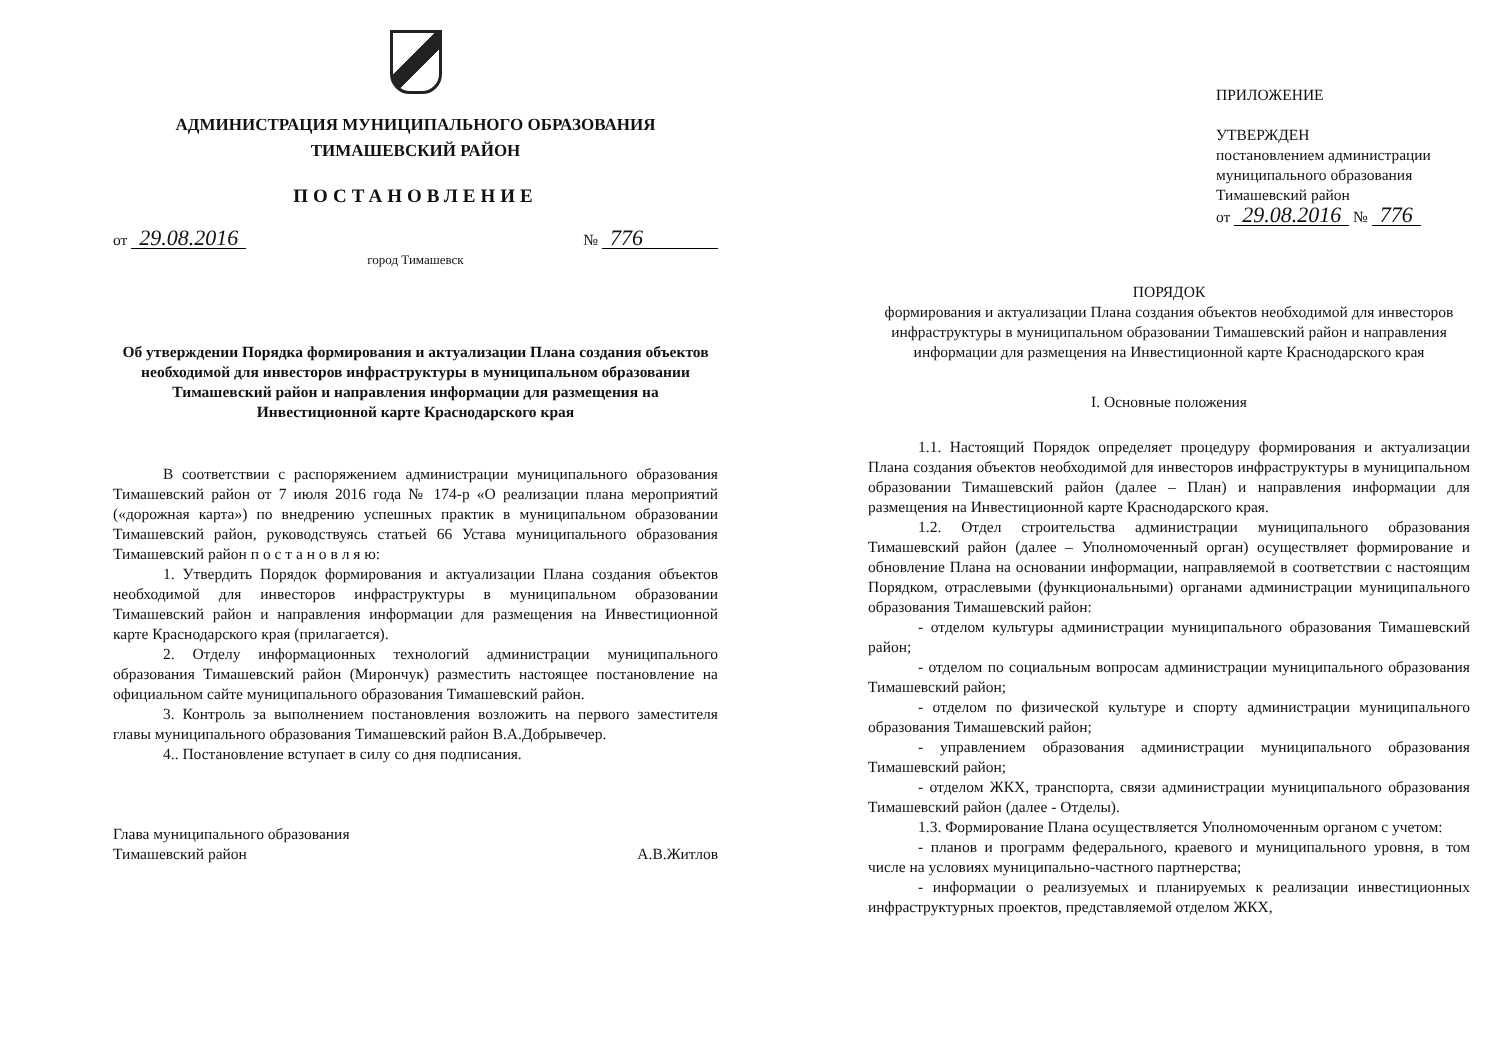АДМИНИСТРАЦИЯ МУНИЦИПАЛЬНОГО ОБРАЗОВАНИЯ
ТИМАШЕВСКИЙ РАЙОН
ПОСТАНОВЛЕНИЕ
от 29.08.2016 № 776
город Тимашевск
Об утверждении Порядка формирования и актуализации Плана создания объектов необходимой для инвесторов инфраструктуры в муниципальном образовании Тимашевский район и направления информации для размещения на Инвестиционной карте Краснодарского края
В соответствии с распоряжением администрации муниципального образования Тимашевский район от 7 июля 2016 года № 174-р «О реализации плана мероприятий («дорожная карта») по внедрению успешных практик в муниципальном образовании Тимашевский район, руководствуясь статьей 66 Устава муниципального образования Тимашевский район п о с т а н о в л я ю:
1. Утвердить Порядок формирования и актуализации Плана создания объектов необходимой для инвесторов инфраструктуры в муниципальном образовании Тимашевский район и направления информации для размещения на Инвестиционной карте Краснодарского края (прилагается).
2. Отделу информационных технологий администрации муниципального образования Тимашевский район (Мирончук) разместить настоящее постановление на официальном сайте муниципального образования Тимашевский район.
3. Контроль за выполнением постановления возложить на первого заместителя главы муниципального образования Тимашевский район В.А.Добрывечер.
4.. Постановление вступает в силу со дня подписания.
Глава муниципального образования
Тимашевский район
А.В.Житлов
ПРИЛОЖЕНИЕ
УТВЕРЖДЕН
постановлением администрации
муниципального образования
Тимашевский район
от 29.08.2016 № 776
ПОРЯДОК
формирования и актуализации Плана создания объектов необходимой для инвесторов инфраструктуры в муниципальном образовании Тимашевский район и направления информации для размещения на Инвестиционной карте Краснодарского края
I. Основные положения
1.1. Настоящий Порядок определяет процедуру формирования и актуализации Плана создания объектов необходимой для инвесторов инфраструктуры в муниципальном образовании Тимашевский район (далее – План) и направления информации для размещения на Инвестиционной карте Краснодарского края.
1.2. Отдел строительства администрации муниципального образования Тимашевский район (далее – Уполномоченный орган) осуществляет формирование и обновление Плана на основании информации, направляемой в соответствии с настоящим Порядком, отраслевыми (функциональными) органами администрации муниципального образования Тимашевский район:
- отделом культуры администрации муниципального образования Тимашевский район;
- отделом по социальным вопросам администрации муниципального образования Тимашевский район;
- отделом по физической культуре и спорту администрации муниципального образования Тимашевский район;
- управлением образования администрации муниципального образования Тимашевский район;
- отделом ЖКХ, транспорта, связи администрации муниципального образования Тимашевский район (далее - Отделы).
1.3. Формирование Плана осуществляется Уполномоченным органом с учетом:
- планов и программ федерального, краевого и муниципального уровня, в том числе на условиях муниципально-частного партнерства;
- информации о реализуемых и планируемых к реализации инвестиционных инфраструктурных проектов, представляемой отделом ЖКХ,